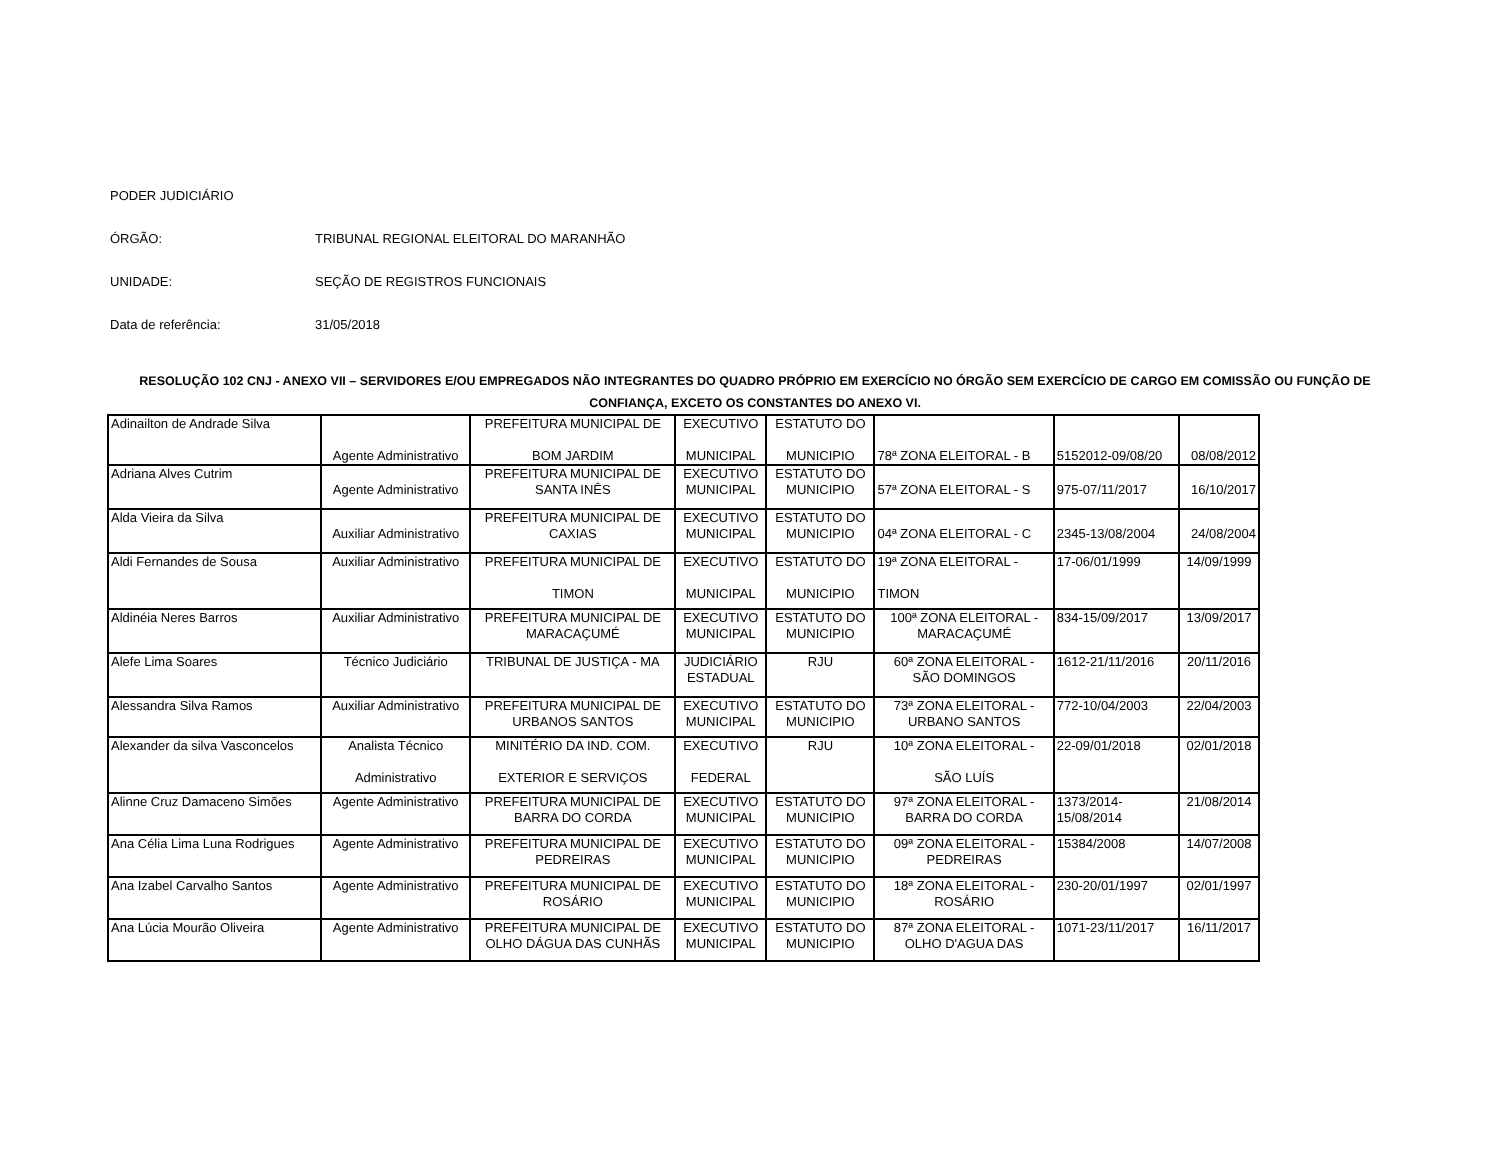PODER JUDICIÁRIO
ÓRGÃO: TRIBUNAL REGIONAL ELEITORAL DO MARANHÃO
UNIDADE: SEÇÃO DE REGISTROS FUNCIONAIS
Data de referência: 31/05/2018
RESOLUÇÃO 102 CNJ - ANEXO VII – SERVIDORES E/OU EMPREGADOS NÃO INTEGRANTES DO QUADRO PRÓPRIO EM EXERCÍCIO NO ÓRGÃO SEM EXERCÍCIO DE CARGO EM COMISSÃO OU FUNÇÃO DE CONFIANÇA, EXCETO OS CONSTANTES DO ANEXO VI.
| Adinailton de Andrade Silva | Agente Administrativo | PREFEITURA MUNICIPAL DE BOM JARDIM | EXECUTIVO MUNICIPAL | ESTATUTO DO MUNICIPIO | 78ª ZONA ELEITORAL - B | 5152012-09/08/20 | 08/08/2012 |
| Adriana Alves Cutrim | Agente Administrativo | PREFEITURA MUNICIPAL DE SANTA INÊS | EXECUTIVO MUNICIPAL | ESTATUTO DO MUNICIPIO | 57ª ZONA ELEITORAL - S | 975-07/11/2017 | 16/10/2017 |
| Alda Vieira da Silva | Auxiliar Administrativo | PREFEITURA MUNICIPAL DE CAXIAS | EXECUTIVO MUNICIPAL | ESTATUTO DO MUNICIPIO | 04ª ZONA ELEITORAL - C | 2345-13/08/2004 | 24/08/2004 |
| Aldi Fernandes de Sousa | Auxiliar Administrativo | PREFEITURA MUNICIPAL DE TIMON | EXECUTIVO MUNICIPAL | ESTATUTO DO MUNICIPIO | 19ª ZONA ELEITORAL - TIMON | 17-06/01/1999 | 14/09/1999 |
| Aldinéia Neres Barros | Auxiliar Administrativo | PREFEITURA MUNICIPAL DE MARACAÇUMÉ | EXECUTIVO MUNICIPAL | ESTATUTO DO MUNICIPIO | 100ª ZONA ELEITORAL - MARACAÇUMÉ | 834-15/09/2017 | 13/09/2017 |
| Alefe Lima Soares | Técnico Judiciário | TRIBUNAL DE JUSTIÇA - MA | JUDICIÁRIO ESTADUAL | RJU | 60ª ZONA ELEITORAL - SÃO DOMINGOS | 1612-21/11/2016 | 20/11/2016 |
| Alessandra Silva Ramos | Auxiliar Administrativo | PREFEITURA MUNICIPAL DE URBANOS SANTOS | EXECUTIVO MUNICIPAL | ESTATUTO DO MUNICIPIO | 73ª ZONA ELEITORAL - URBANO SANTOS | 772-10/04/2003 | 22/04/2003 |
| Alexander da silva Vasconcelos | Analista Técnico Administrativo | MINITÉRIO DA IND. COM. EXTERIOR E SERVIÇOS | EXECUTIVO FEDERAL | RJU | 10ª ZONA ELEITORAL - SÃO LUÍS | 22-09/01/2018 | 02/01/2018 |
| Alinne Cruz Damaceno Simões | Agente Administrativo | PREFEITURA MUNICIPAL DE BARRA DO CORDA | EXECUTIVO MUNICIPAL | ESTATUTO DO MUNICIPIO | 97ª ZONA ELEITORAL - BARRA DO CORDA | 1373/2014- 15/08/2014 | 21/08/2014 |
| Ana Célia Lima Luna Rodrigues | Agente Administrativo | PREFEITURA MUNICIPAL DE PEDREIRAS | EXECUTIVO MUNICIPAL | ESTATUTO DO MUNICIPIO | 09ª ZONA ELEITORAL - PEDREIRAS | 15384/2008 | 14/07/2008 |
| Ana Izabel Carvalho Santos | Agente Administrativo | PREFEITURA MUNICIPAL DE ROSÁRIO | EXECUTIVO MUNICIPAL | ESTATUTO DO MUNICIPIO | 18ª ZONA ELEITORAL - ROSÁRIO | 230-20/01/1997 | 02/01/1997 |
| Ana Lúcia Mourão Oliveira | Agente Administrativo | PREFEITURA MUNICIPAL DE OLHO DÁGUA DAS CUNHÃS | EXECUTIVO MUNICIPAL | ESTATUTO DO MUNICIPIO | 87ª ZONA ELEITORAL - OLHO D'AGUA DAS | 1071-23/11/2017 | 16/11/2017 |